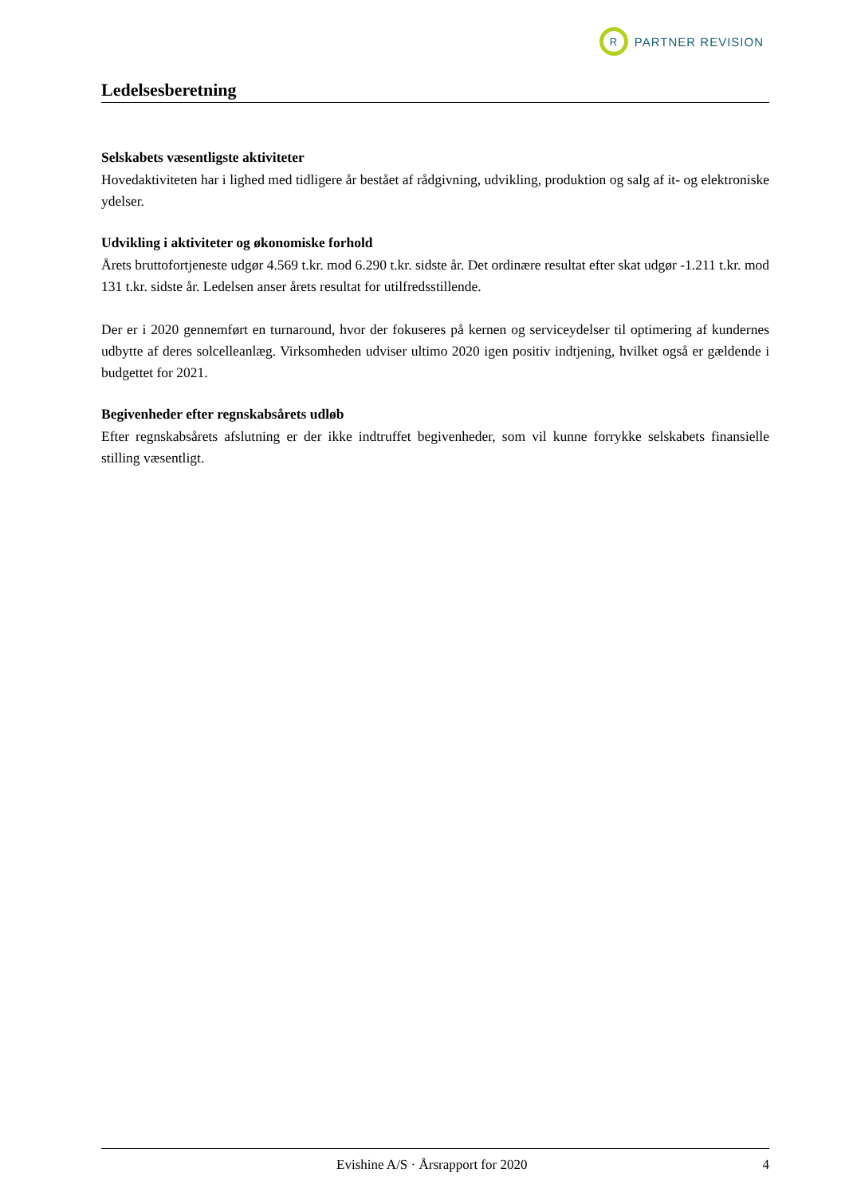R
PARTNER REVISION
Ledelsesberetning
Selskabets væsentligste aktiviteter
Hovedaktiviteten har i lighed med tidligere år bestået af rådgivning, udvikling, produktion og salg af it- og elektroniske ydelser.
Udvikling i aktiviteter og økonomiske forhold
Årets bruttofortjeneste udgør 4.569 t.kr. mod 6.290 t.kr. sidste år. Det ordinære resultat efter skat udgør -1.211 t.kr. mod 131 t.kr. sidste år. Ledelsen anser årets resultat for utilfredsstillende.
Der er i 2020 gennemført en turnaround, hvor der fokuseres på kernen og serviceydelser til optimering af kundernes udbytte af deres solcelleanlæg. Virksomheden udviser ultimo 2020 igen positiv indtjening, hvilket også er gældende i budgettet for 2021.
Begivenheder efter regnskabsårets udløb
Efter regnskabsårets afslutning er der ikke indtruffet begivenheder, som vil kunne forrykke selskabets finansielle stilling væsentligt.
Evishine A/S · Årsrapport for 2020 4